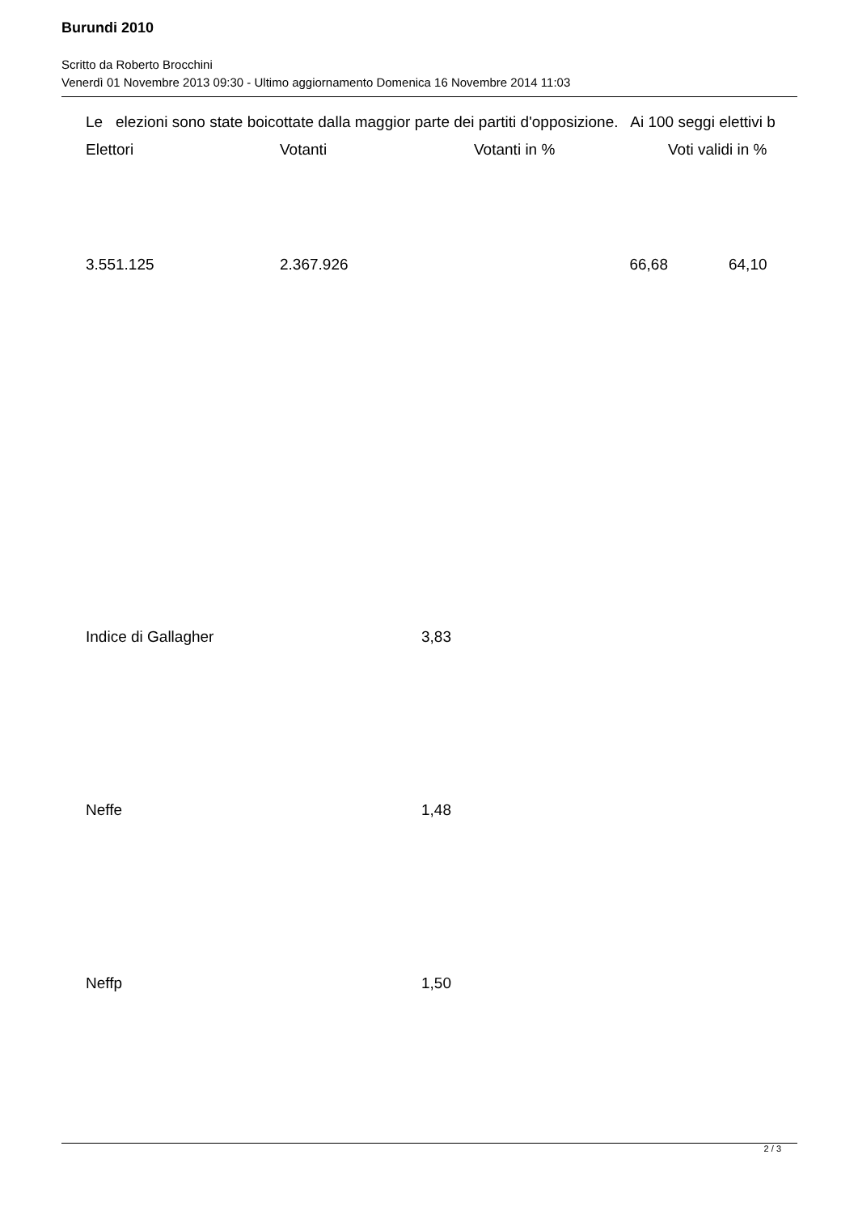Burundi 2010
Scritto da Roberto Brocchini
Venerdì 01 Novembre 2013 09:30 - Ultimo aggiornamento Domenica 16 Novembre 2014 11:03
Le elezioni sono state boicottate dalla maggior parte dei partiti d'opposizione. Ai 100 seggi elettivi b
| Elettori | Votanti | Votanti in % | Voti validi in % |
| 3.551.125 | 2.367.926 | 66,68 | 64,10 |
| Indice di Gallagher | 3,83 |
| Neffe | 1,48 |
| Neffp | 1,50 |
2 / 3